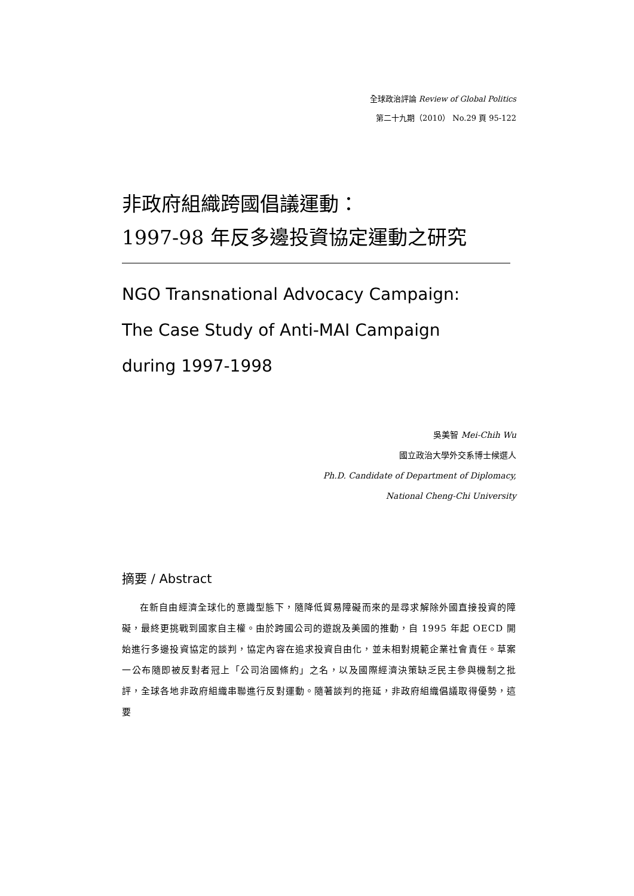全球政治評論 Review of Global Politics
第二十九期（2010） No.29 頁 95-122
非政府組織跨國倡議運動：
1997-98 年反多邊投資協定運動之研究
NGO Transnational Advocacy Campaign:
The Case Study of Anti-MAI Campaign
during 1997-1998
吳美智 Mei-Chih Wu
國立政治大學外交系博士候選人
Ph.D. Candidate of Department of Diplomacy,
National Cheng-Chi University
摘要 / Abstract
在新自由經濟全球化的意識型態下，隨降低貿易障礙而來的是尋求解除外國直接投資的障礙，最終更挑戰到國家自主權。由於跨國公司的遊說及美國的推動，自 1995 年起 OECD 開始進行多邊投資協定的談判，協定內容在追求投資自由化，並未相對規範企業社會責任。草案一公布隨即被反對者冠上「公司治國條約」之名，以及國際經濟決策缺乏民主參與機制之批評，全球各地非政府組織串聯進行反對運動。隨著談判的拖延，非政府組織倡議取得優勢，這要